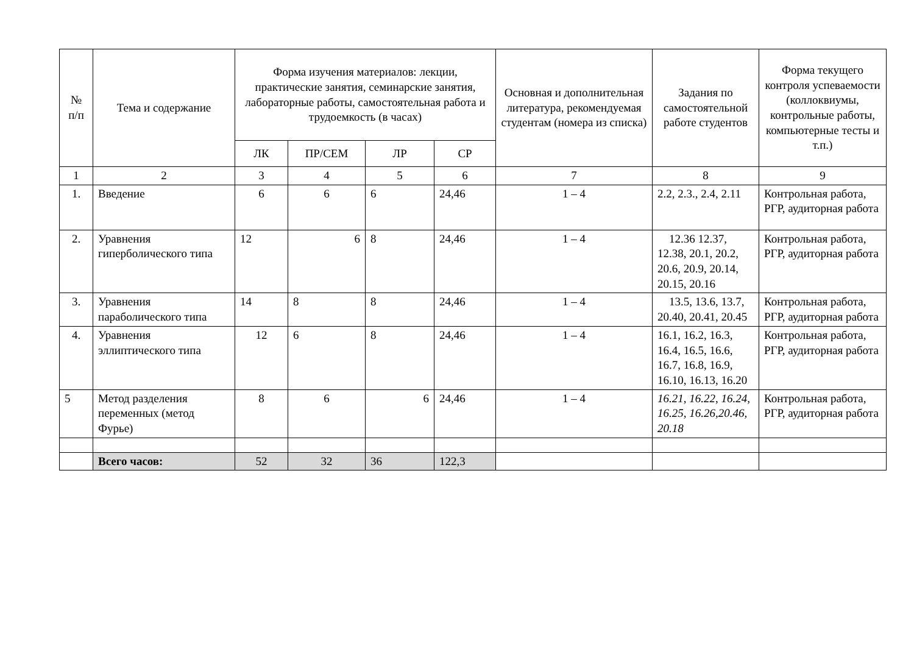| № п/п | Тема и содержание | Форма изучения материалов: лекции, практические занятия, семинарские занятия, лабораторные работы, самостоятельная работа и трудоемкость (в часах) | | | | Основная и дополнительная литература, рекомендуемая студентам (номера из списка) | Задания по самостоятельной работе студентов | Форма текущего контроля успеваемости (коллоквиумы, контрольные работы, компьютерные тесты и т.п.) |
| --- | --- | --- | --- | --- | --- | --- | --- | --- |
| | | ЛК | ПР/СЕМ | ЛР | СР | | | |
| 1 | 2 | 3 | 4 | 5 | 6 | 7 | 8 | 9 |
| 1. | Введение | 6 | 6 | 6 | 24,46 | 1 – 4 | 2.2, 2.3., 2.4, 2.11 | Контрольная работа, РГР, аудиторная работа |
| 2. | Уравнения гиперболического типа | 12 | 6 | 8 | 24,46 | 1 – 4 | 12.36 12.37, 12.38, 20.1, 20.2, 20.6, 20.9, 20.14, 20.15, 20.16 | Контрольная работа, РГР, аудиторная работа |
| 3. | Уравнения параболического типа | 14 | 8 | 8 | 24,46 | 1 – 4 | 13.5, 13.6, 13.7, 20.40, 20.41, 20.45 | Контрольная работа, РГР, аудиторная работа |
| 4. | Уравнения эллиптического типа | 12 | 6 | 8 | 24,46 | 1 – 4 | 16.1, 16.2, 16.3, 16.4, 16.5, 16.6, 16.7, 16.8, 16.9, 16.10, 16.13, 16.20 | Контрольная работа, РГР, аудиторная работа |
| 5 | Метод разделения переменных (метод Фурье) | 8 | 6 | 6 | 24,46 | 1 – 4 | 16.21, 16.22, 16.24, 16.25, 16.26,20.46, 20.18 | Контрольная работа, РГР, аудиторная работа |
| | Всего часов: | 52 | 32 | 36 | 122,3 | | | |